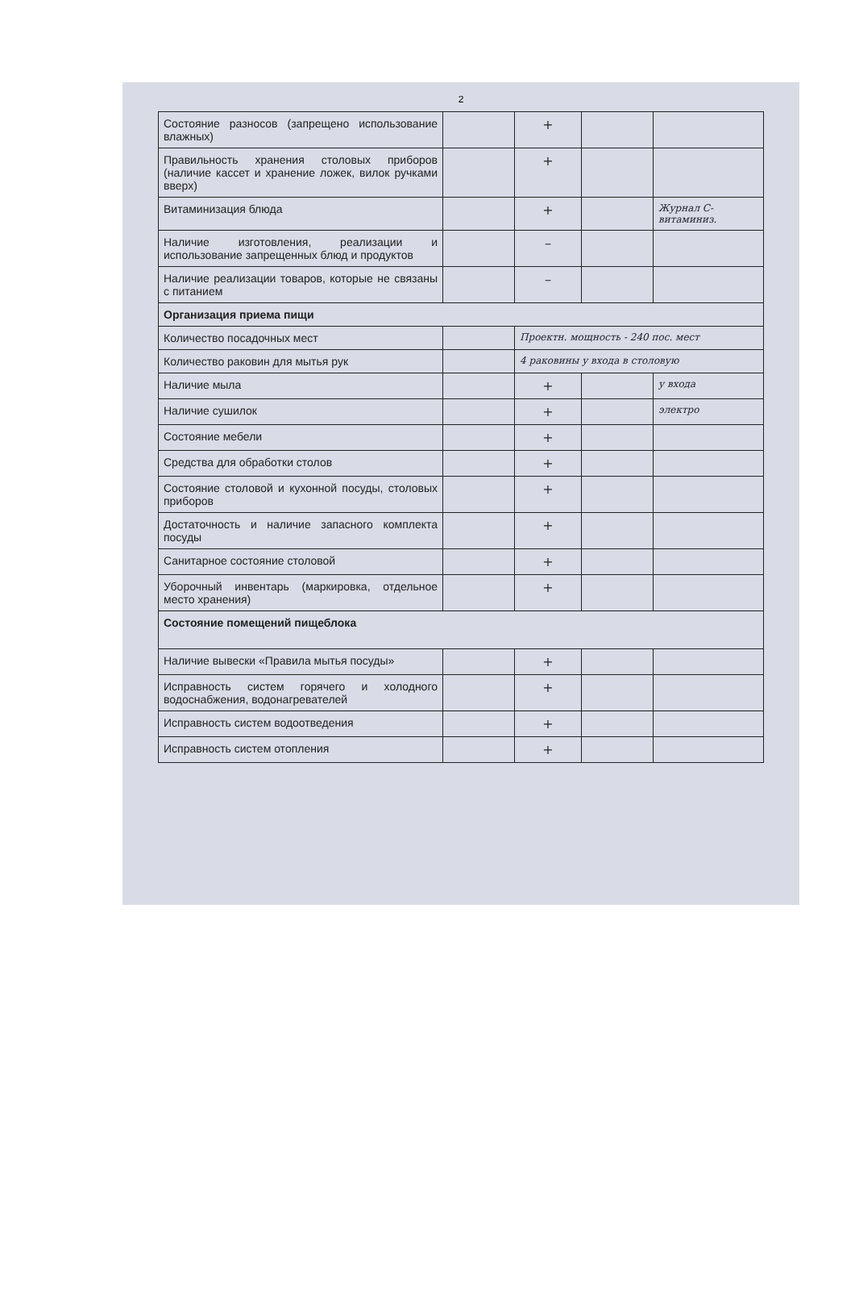2
| Состояние разносов (запрещено использование влажных) | | + | | |
| Правильность хранения столовых приборов (наличие кассет и хранение ложек, вилок ручками вверх) | | + | | |
| Витаминизация блюда | | + | | Журнал С-витаминиз. |
| Наличие изготовления, реализации и использование запрещенных блюд и продуктов | | – | | |
| Наличие реализации товаров, которые не связаны с питанием | | – | | |
| Организация приема пищи | | | | |
| Количество посадочных мест | | Проектн. мощность - 240 пос. мест | | |
| Количество раковин для мытья рук | | 4 раковины у входа в столовую | | |
| Наличие мыла | | + | | у входа |
| Наличие сушилок | | + | | электро |
| Состояние мебели | | + | | |
| Средства для обработки столов | | + | | |
| Состояние столовой и кухонной посуды, столовых приборов | | + | | |
| Достаточность и наличие запасного комплекта посуды | | + | | |
| Санитарное состояние столовой | | + | | |
| Уборочный инвентарь (маркировка, отдельное место хранения) | | + | | |
| Состояние помещений пищеблока | | | | |
| Наличие вывески «Правила мытья посуды» | | + | | |
| Исправность систем горячего и холодного водоснабжения, водонагревателей | | + | | |
| Исправность систем водоотведения | | + | | |
| Исправность систем отопления | | + | | |